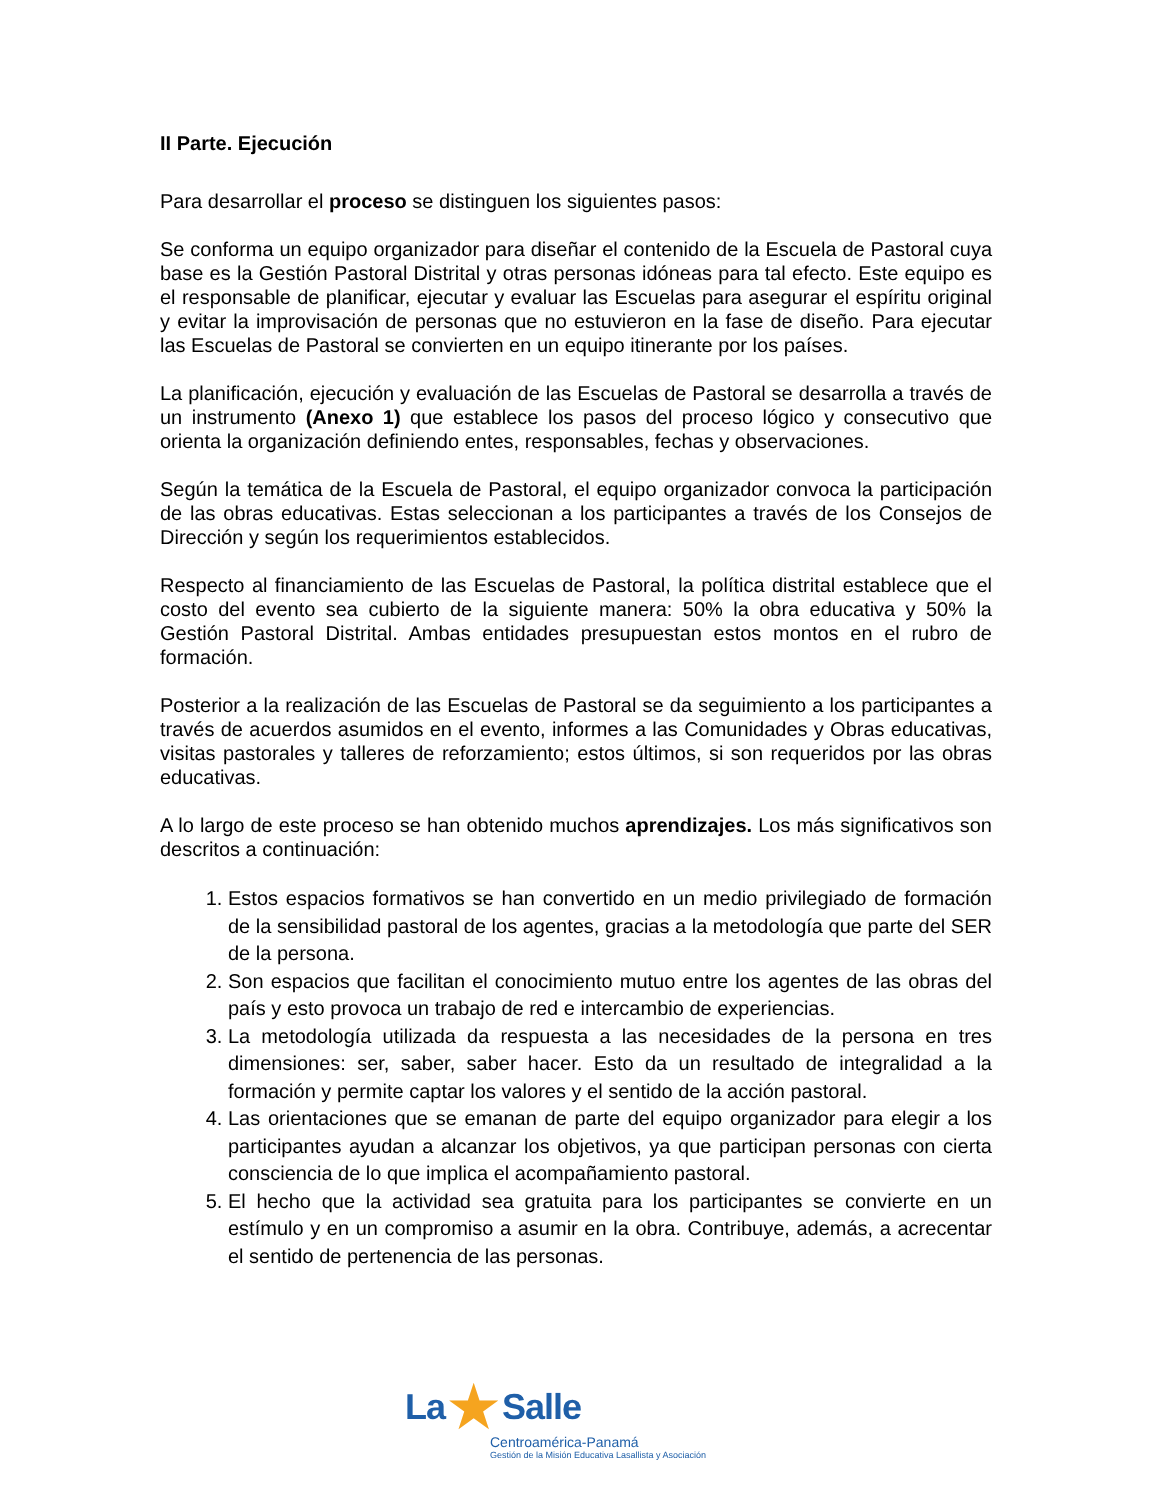II Parte. Ejecución
Para desarrollar el proceso se distinguen los siguientes pasos:
Se conforma un equipo organizador para diseñar el contenido de la Escuela de Pastoral cuya base es la Gestión Pastoral Distrital y otras personas idóneas para tal efecto. Este equipo es el responsable de planificar, ejecutar y evaluar las Escuelas para asegurar el espíritu original y evitar la improvisación de personas que no estuvieron en la fase de diseño. Para ejecutar las Escuelas de Pastoral se convierten en un equipo itinerante por los países.
La planificación, ejecución y evaluación de las Escuelas de Pastoral se desarrolla a través de un instrumento (Anexo 1) que establece los pasos del proceso lógico y consecutivo que orienta la organización definiendo entes, responsables, fechas y observaciones.
Según la temática de la Escuela de Pastoral, el equipo organizador convoca la participación de las obras educativas. Estas seleccionan a los participantes a través de los Consejos de Dirección y según los requerimientos establecidos.
Respecto al financiamiento de las Escuelas de Pastoral, la política distrital establece que el costo del evento sea cubierto de la siguiente manera: 50% la obra educativa y 50% la Gestión Pastoral Distrital. Ambas entidades presupuestan estos montos en el rubro de formación.
Posterior a la realización de las Escuelas de Pastoral se da seguimiento a los participantes a través de acuerdos asumidos en el evento, informes a las Comunidades y Obras educativas, visitas pastorales y talleres de reforzamiento; estos últimos, si son requeridos por las obras educativas.
A lo largo de este proceso se han obtenido muchos aprendizajes. Los más significativos son descritos a continuación:
1. Estos espacios formativos se han convertido en un medio privilegiado de formación de la sensibilidad pastoral de los agentes, gracias a la metodología que parte del SER de la persona.
2. Son espacios que facilitan el conocimiento mutuo entre los agentes de las obras del país y esto provoca un trabajo de red e intercambio de experiencias.
3. La metodología utilizada da respuesta a las necesidades de la persona en tres dimensiones: ser, saber, saber hacer. Esto da un resultado de integralidad a la formación y permite captar los valores y el sentido de la acción pastoral.
4. Las orientaciones que se emanan de parte del equipo organizador para elegir a los participantes ayudan a alcanzar los objetivos, ya que participan personas con cierta consciencia de lo que implica el acompañamiento pastoral.
5. El hecho que la actividad sea gratuita para los participantes se convierte en un estímulo y en un compromiso a asumir en la obra. Contribuye, además, a acrecentar el sentido de pertenencia de las personas.
La★Salle
Centroamérica-Panamá
Gestión de la Misión Educativa Lasallista y Asociación